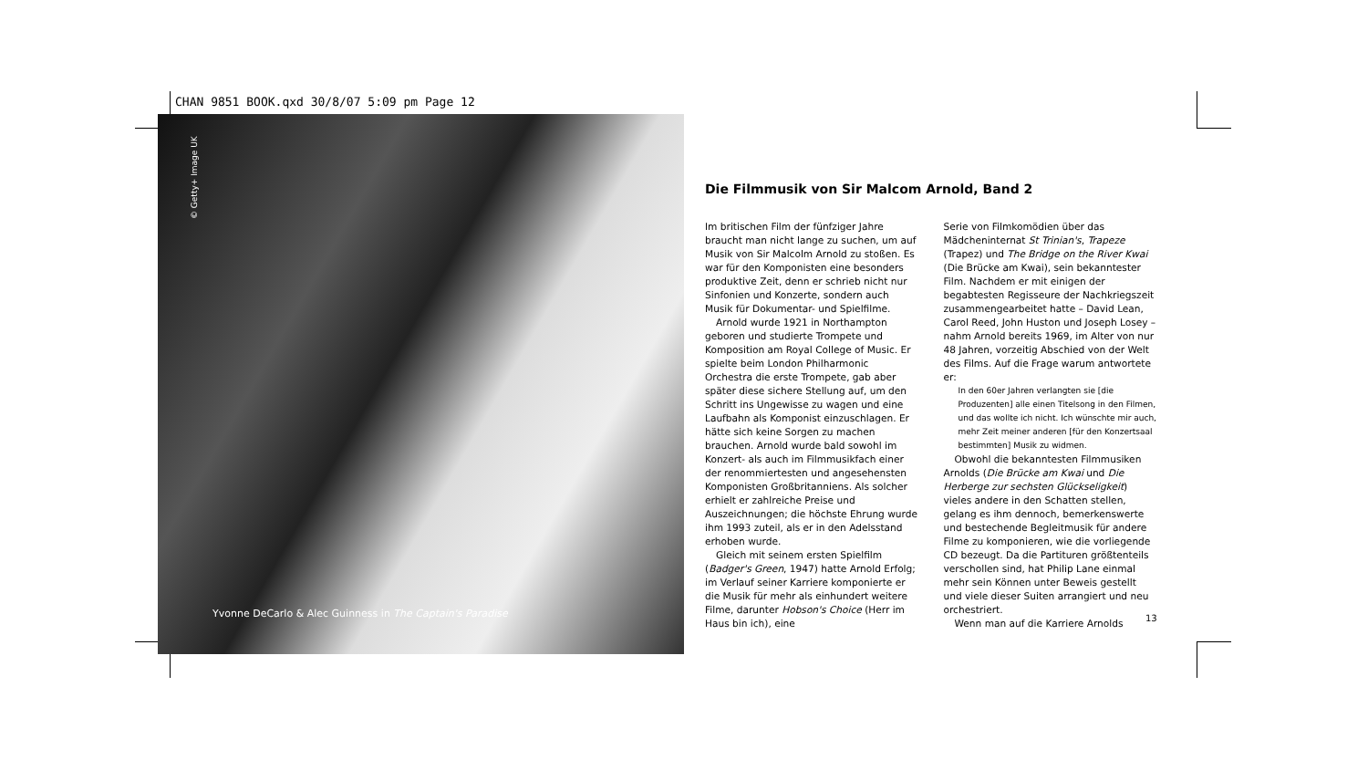CHAN 9851 BOOK.qxd 30/8/07 5:09 pm Page 12
© Getty+ Image UK
Yvonne DeCarlo & Alec Guinness in The Captain's Paradise
Die Filmmusik von Sir Malcom Arnold, Band 2
Im britischen Film der fünfziger Jahre braucht man nicht lange zu suchen, um auf Musik von Sir Malcolm Arnold zu stoßen. Es war für den Komponisten eine besonders produktive Zeit, denn er schrieb nicht nur Sinfonien und Konzerte, sondern auch Musik für Dokumentar- und Spielfilme.
Arnold wurde 1921 in Northampton geboren und studierte Trompete und Komposition am Royal College of Music. Er spielte beim London Philharmonic Orchestra die erste Trompete, gab aber später diese sichere Stellung auf, um den Schritt ins Ungewisse zu wagen und eine Laufbahn als Komponist einzuschlagen. Er hätte sich keine Sorgen zu machen brauchen. Arnold wurde bald sowohl im Konzert- als auch im Filmmusikfach einer der renommiertesten und angesehensten Komponisten Großbritanniens. Als solcher erhielt er zahlreiche Preise und Auszeichnungen; die höchste Ehrung wurde ihm 1993 zuteil, als er in den Adelsstand erhoben wurde.
Gleich mit seinem ersten Spielfilm (Badger's Green, 1947) hatte Arnold Erfolg; im Verlauf seiner Karriere komponierte er die Musik für mehr als einhundert weitere Filme, darunter Hobson's Choice (Herr im Haus bin ich), eine
Serie von Filmkomödien über das Mädcheninternat St Trinian's, Trapeze (Trapez) und The Bridge on the River Kwai (Die Brücke am Kwai), sein bekanntester Film. Nachdem er mit einigen der begabtesten Regisseure der Nachkriegszeit zusammengearbeitet hatte – David Lean, Carol Reed, John Huston und Joseph Losey – nahm Arnold bereits 1969, im Alter von nur 48 Jahren, vorzeitig Abschied von der Welt des Films. Auf die Frage warum antwortete er:
In den 60er Jahren verlangten sie [die Produzenten] alle einen Titelsong in den Filmen, und das wollte ich nicht. Ich wünschte mir auch, mehr Zeit meiner anderen [für den Konzertsaal bestimmten] Musik zu widmen.
Obwohl die bekanntesten Filmmusiken Arnolds (Die Brücke am Kwai und Die Herberge zur sechsten Glückseligkeit) vieles andere in den Schatten stellen, gelang es ihm dennoch, bemerkenswerte und bestechende Begleitmusik für andere Filme zu komponieren, wie die vorliegende CD bezeugt. Da die Partituren größtenteils verschollen sind, hat Philip Lane einmal mehr sein Können unter Beweis gestellt und viele dieser Suiten arrangiert und neu orchestriert.
Wenn man auf die Karriere Arnolds
13